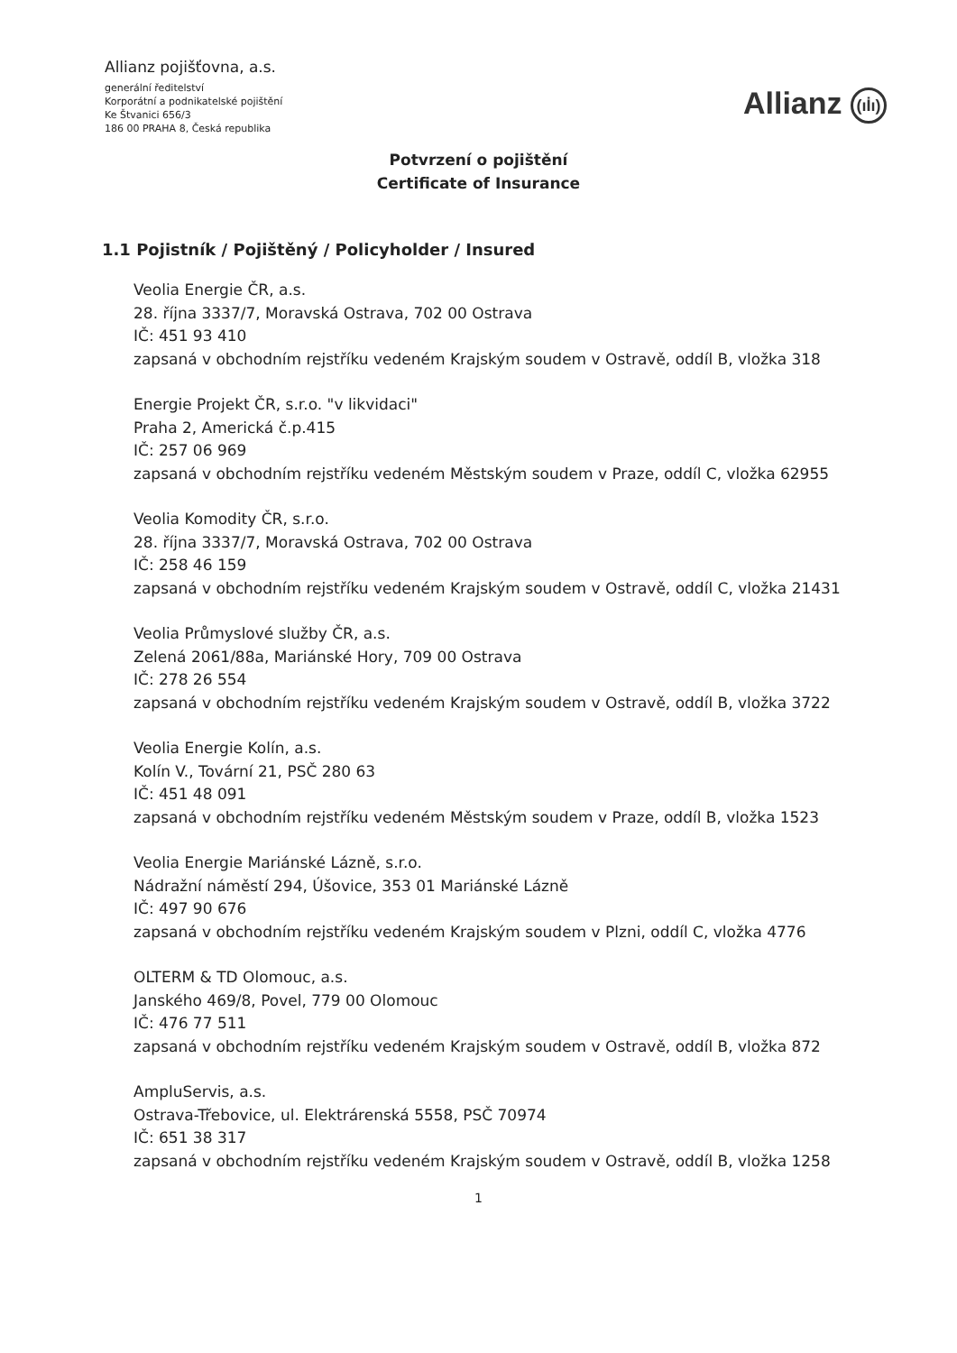Allianz pojišťovna, a.s.
generální ředitelství
Korporátní a podnikatelské pojištění
Ke Štvanici 656/3
186 00 PRAHA 8, Česká republika
Allianz (ıİı)
Potvrzení o pojištění
Certificate of Insurance
1.1 Pojistník / Pojištěný / Policyholder / Insured
Veolia Energie ČR, a.s.
28. října 3337/7, Moravská Ostrava, 702 00 Ostrava
IČ: 451 93 410
zapsaná v obchodním rejstříku vedeném Krajským soudem v Ostravě, oddíl B, vložka 318
Energie Projekt ČR, s.r.o. "v likvidaci"
Praha 2, Americká č.p.415
IČ: 257 06 969
zapsaná v obchodním rejstříku vedeném Městským soudem v Praze, oddíl C, vložka 62955
Veolia Komodity ČR, s.r.o.
28. října 3337/7, Moravská Ostrava, 702 00 Ostrava
IČ: 258 46 159
zapsaná v obchodním rejstříku vedeném Krajským soudem v Ostravě, oddíl C, vložka 21431
Veolia Průmyslové služby ČR, a.s.
Zelená 2061/88a, Mariánské Hory, 709 00 Ostrava
IČ: 278 26 554
zapsaná v obchodním rejstříku vedeném Krajským soudem v Ostravě, oddíl B, vložka 3722
Veolia Energie Kolín, a.s.
Kolín V., Tovární 21, PSČ 280 63
IČ: 451 48 091
zapsaná v obchodním rejstříku vedeném Městským soudem v Praze, oddíl B, vložka 1523
Veolia Energie Mariánské Lázně, s.r.o.
Nádražní náměstí 294, Úšovice, 353 01 Mariánské Lázně
IČ: 497 90 676
zapsaná v obchodním rejstříku vedeném Krajským soudem v Plzni, oddíl C, vložka 4776
OLTERM & TD Olomouc, a.s.
Janského 469/8, Povel, 779 00 Olomouc
IČ: 476 77 511
zapsaná v obchodním rejstříku vedeném Krajským soudem v Ostravě, oddíl B, vložka 872
AmpluServis, a.s.
Ostrava-Třebovice, ul. Elektrárenská 5558, PSČ 70974
IČ: 651 38 317
zapsaná v obchodním rejstříku vedeném Krajským soudem v Ostravě, oddíl B, vložka 1258
1